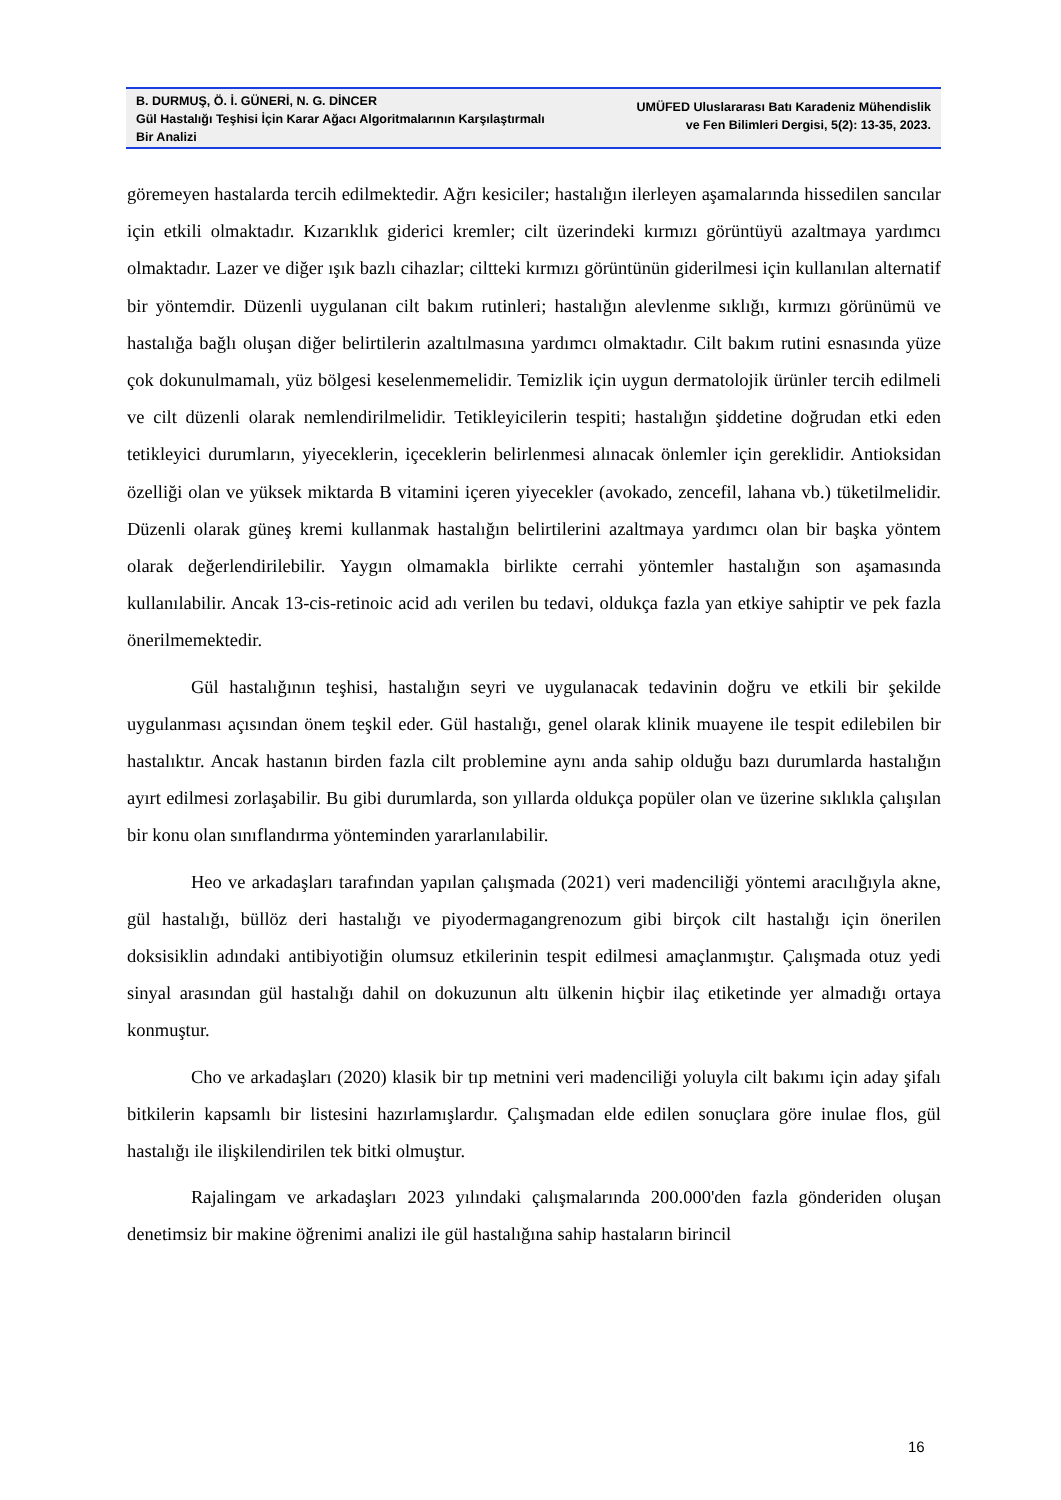B. DURMUŞ, Ö. İ. GÜNERİ, N. G. DİNCER
Gül Hastalığı Teşhisi İçin Karar Ağacı Algoritmalarının Karşılaştırmalı Bir Analizi
UMÜFED Uluslararası Batı Karadeniz Mühendislik
ve Fen Bilimleri Dergisi, 5(2): 13-35, 2023.
göremeyen hastalarda tercih edilmektedir. Ağrı kesiciler; hastalığın ilerleyen aşamalarında hissedilen sancılar için etkili olmaktadır. Kızarıklık giderici kremler; cilt üzerindeki kırmızı görüntüyü azaltmaya yardımcı olmaktadır. Lazer ve diğer ışık bazlı cihazlar; ciltteki kırmızı görüntünün giderilmesi için kullanılan alternatif bir yöntemdir. Düzenli uygulanan cilt bakım rutinleri; hastalığın alevlenme sıklığı, kırmızı görünümü ve hastalığa bağlı oluşan diğer belirtilerin azaltılmasına yardımcı olmaktadır. Cilt bakım rutini esnasında yüze çok dokunulmamalı, yüz bölgesi keselenmemelidir. Temizlik için uygun dermatolojik ürünler tercih edilmeli ve cilt düzenli olarak nemlendirilmelidir. Tetikleyicilerin tespiti; hastalığın şiddetine doğrudan etki eden tetikleyici durumların, yiyeceklerin, içeceklerin belirlenmesi alınacak önlemler için gereklidir. Antioksidan özelliği olan ve yüksek miktarda B vitamini içeren yiyecekler (avokado, zencefil, lahana vb.) tüketilmelidir. Düzenli olarak güneş kremi kullanmak hastalığın belirtilerini azaltmaya yardımcı olan bir başka yöntem olarak değerlendirilebilir. Yaygın olmamakla birlikte cerrahi yöntemler hastalığın son aşamasında kullanılabilir. Ancak 13-cis-retinoic acid adı verilen bu tedavi, oldukça fazla yan etkiye sahiptir ve pek fazla önerilmemektedir.
Gül hastalığının teşhisi, hastalığın seyri ve uygulanacak tedavinin doğru ve etkili bir şekilde uygulanması açısından önem teşkil eder. Gül hastalığı, genel olarak klinik muayene ile tespit edilebilen bir hastalıktır. Ancak hastanın birden fazla cilt problemine aynı anda sahip olduğu bazı durumlarda hastalığın ayırt edilmesi zorlaşabilir. Bu gibi durumlarda, son yıllarda oldukça popüler olan ve üzerine sıklıkla çalışılan bir konu olan sınıflandırma yönteminden yararlanılabilir.
Heo ve arkadaşları tarafından yapılan çalışmada (2021) veri madenciliği yöntemi aracılığıyla akne, gül hastalığı, büllöz deri hastalığı ve piyodermagangrenozum gibi birçok cilt hastalığı için önerilen doksisiklin adındaki antibiyotiğin olumsuz etkilerinin tespit edilmesi amaçlanmıştır. Çalışmada otuz yedi sinyal arasından gül hastalığı dahil on dokuzunun altı ülkenin hiçbir ilaç etiketinde yer almadığı ortaya konmuştur.
Cho ve arkadaşları (2020) klasik bir tıp metnini veri madenciliği yoluyla cilt bakımı için aday şifalı bitkilerin kapsamlı bir listesini hazırlamışlardır. Çalışmadan elde edilen sonuçlara göre inulae flos, gül hastalığı ile ilişkilendirilen tek bitki olmuştur.
Rajalingam ve arkadaşları 2023 yılındaki çalışmalarında 200.000'den fazla gönderiden oluşan denetimsiz bir makine öğrenimi analizi ile gül hastalığına sahip hastaların birincil
16